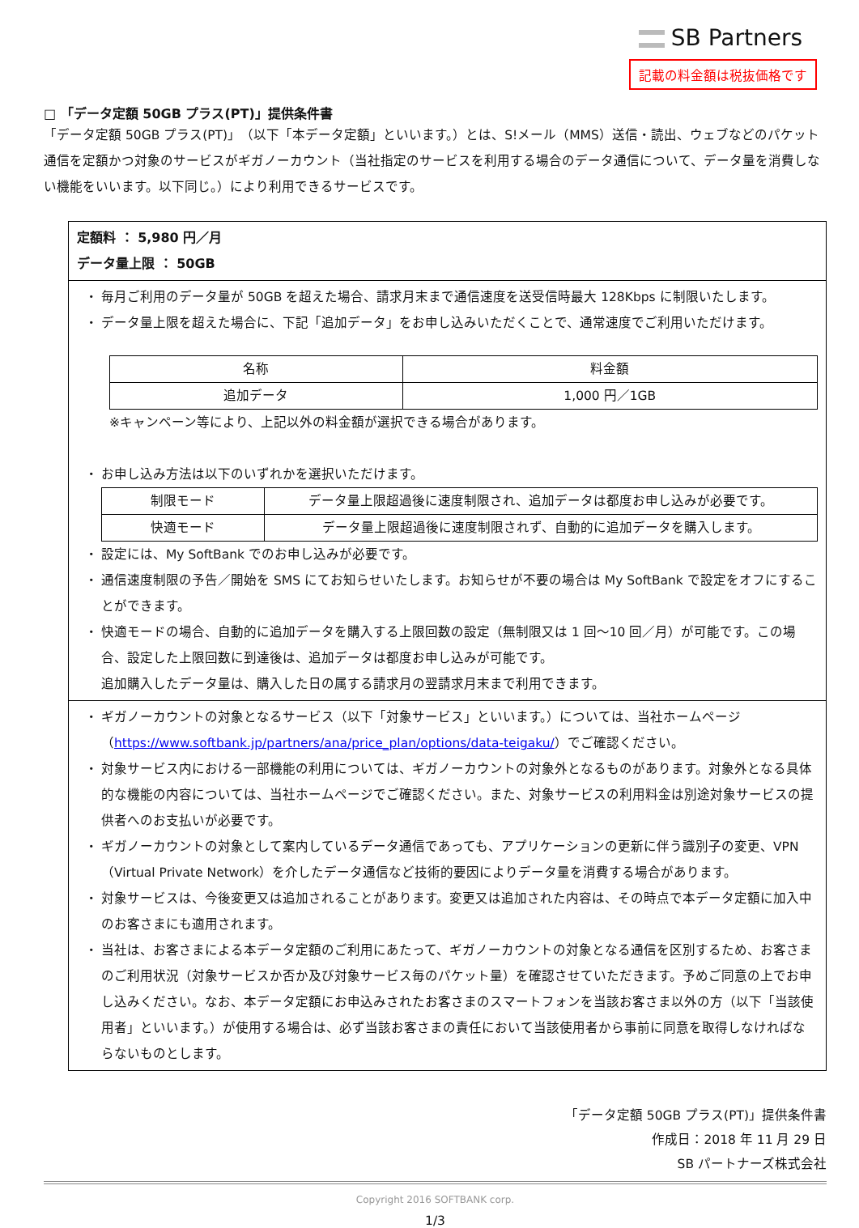SB Partners
記載の料金額は税抜価格です
□ 「データ定額 50GB プラス(PT)」提供条件書
「データ定額 50GB プラス(PT)」（以下「本データ定額」といいます。）とは、S!メール（MMS）送信・読出、ウェブなどのパケット通信を定額かつ対象のサービスがギガノーカウント（当社指定のサービスを利用する場合のデータ通信について、データ量を消費しない機能をいいます。以下同じ。）により利用できるサービスです。
定額料 ： 5,980 円／月
データ量上限 ： 50GB
・ 毎月ご利用のデータ量が 50GB を超えた場合、請求月末まで通信速度を送受信時最大 128Kbps に制限いたします。
・ データ量上限を超えた場合に、下記「追加データ」をお申し込みいただくことで、通常速度でご利用いただけます。
| 名称 | 料金額 |
| --- | --- |
| 追加データ | 1,000 円／1GB |
※キャンペーン等により、上記以外の料金額が選択できる場合があります。
・ お申し込み方法は以下のいずれかを選択いただけます。
| 制限モード | データ量上限超過後に速度制限され、追加データは都度お申し込みが必要です。 |
| 快適モード | データ量上限超過後に速度制限されず、自動的に追加データを購入します。 |
・ 設定には、My SoftBank でのお申し込みが必要です。
・ 通信速度制限の予告／開始を SMS にてお知らせいたします。お知らせが不要の場合は My SoftBank で設定をオフにすることができます。
・ 快適モードの場合、自動的に追加データを購入する上限回数の設定（無制限又は 1 回～10 回／月）が可能です。この場合、設定した上限回数に到達後は、追加データは都度お申し込みが可能です。
追加購入したデータ量は、購入した日の属する請求月の翌請求月末まで利用できます。
・ ギガノーカウントの対象となるサービス（以下「対象サービス」といいます。）については、当社ホームページ
（https://www.softbank.jp/partners/ana/price_plan/options/data-teigaku/）でご確認ください。
・ 対象サービス内における一部機能の利用については、ギガノーカウントの対象外となるものがあります。対象外となる具体的な機能の内容については、当社ホームページでご確認ください。また、対象サービスの利用料金は別途対象サービスの提供者へのお支払いが必要です。
・ ギガノーカウントの対象として案内しているデータ通信であっても、アプリケーションの更新に伴う識別子の変更、VPN（Virtual Private Network）を介したデータ通信など技術的要因によりデータ量を消費する場合があります。
・ 対象サービスは、今後変更又は追加されることがあります。変更又は追加された内容は、その時点で本データ定額に加入中のお客さまにも適用されます。
・ 当社は、お客さまによる本データ定額のご利用にあたって、ギガノーカウントの対象となる通信を区別するため、お客さまのご利用状況（対象サービスか否か及び対象サービス毎のパケット量）を確認させていただきます。予めご同意の上でお申し込みください。なお、本データ定額にお申込みされたお客さまのスマートフォンを当該お客さま以外の方（以下「当該使用者」といいます。）が使用する場合は、必ず当該お客さまの責任において当該使用者から事前に同意を取得しなければならないものとします。
「データ定額 50GB プラス(PT)」提供条件書
作成日：2018 年 11 月 29 日
SB パートナーズ株式会社
Copyright 2016 SOFTBANK corp.
1/3